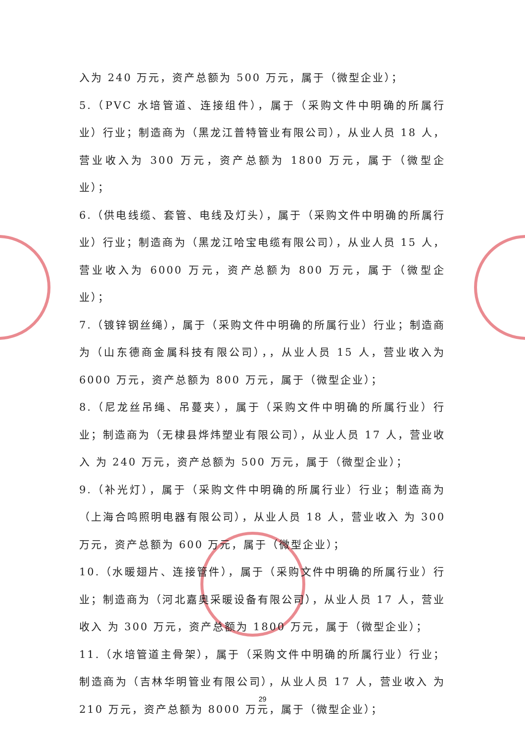入为 240 万元，资产总额为 500 万元，属于（微型企业）；
5.（PVC 水培管道、连接组件），属于（采购文件中明确的所属行业）行业；制造商为（黑龙江普特管业有限公司），从业人员 18 人，营业收入为 300 万元，资产总额为 1800 万元，属于（微型企业）；
6.（供电线缆、套管、电线及灯头），属于（采购文件中明确的所属行业）行业；制造商为（黑龙江哈宝电缆有限公司），从业人员 15 人，营业收入为 6000 万元，资产总额为 800 万元，属于（微型企业）；
7.（镀锌钢丝绳），属于（采购文件中明确的所属行业）行业；制造商为（山东德商金属科技有限公司），，从业人员 15 人，营业收入为 6000 万元，资产总额为 800 万元，属于（微型企业）；
8.（尼龙丝吊绳、吊蔓夹），属于（采购文件中明确的所属行业）行业；制造商为（无棣县烨炜塑业有限公司），从业人员 17 人，营业收入 为 240 万元，资产总额为 500 万元，属于（微型企业）；
9.（补光灯），属于（采购文件中明确的所属行业）行业；制造商为（上海合鸣照明电器有限公司），从业人员 18 人，营业收入 为 300 万元，资产总额为 600 万元，属于（微型企业）；
10.（水暖翅片、连接管件），属于（采购文件中明确的所属行业）行业；制造商为（河北嘉奥采暖设备有限公司），从业人员 17 人，营业收入 为 300 万元，资产总额为 1800 万元，属于（微型企业）；
11.（水培管道主骨架），属于（采购文件中明确的所属行业）行业；制造商为（吉林华明管业有限公司），从业人员 17 人，营业收入 为 210 万元，资产总额为 8000 万元，属于（微型企业）；
29